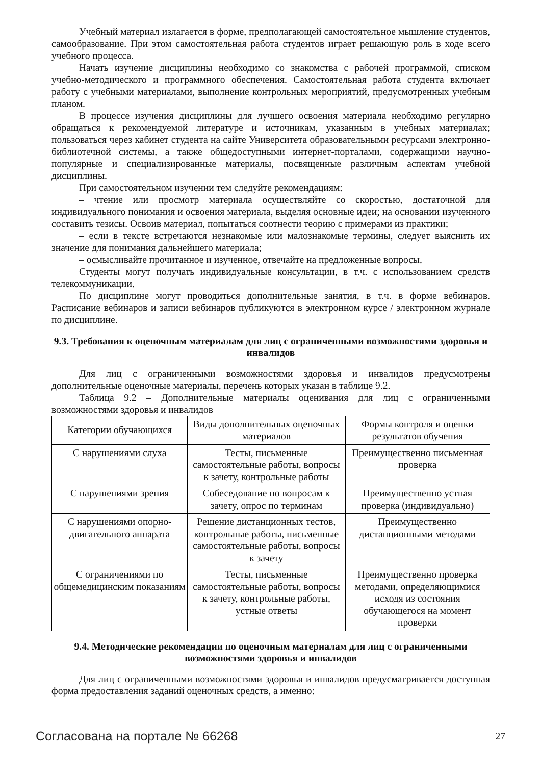Учебный материал излагается в форме, предполагающей самостоятельное мышление студентов, самообразование. При этом самостоятельная работа студентов играет решающую роль в ходе всего учебного процесса.
Начать изучение дисциплины необходимо со знакомства с рабочей программой, списком учебно-методического и программного обеспечения. Самостоятельная работа студента включает работу с учебными материалами, выполнение контрольных мероприятий, предусмотренных учебным планом.
В процессе изучения дисциплины для лучшего освоения материала необходимо регулярно обращаться к рекомендуемой литературе и источникам, указанным в учебных материалах; пользоваться через кабинет студента на сайте Университета образовательными ресурсами электронно-библиотечной системы, а также общедоступными интернет-порталами, содержащими научно-популярные и специализированные материалы, посвященные различным аспектам учебной дисциплины.
При самостоятельном изучении тем следуйте рекомендациям:
– чтение или просмотр материала осуществляйте со скоростью, достаточной для индивидуального понимания и освоения материала, выделяя основные идеи; на основании изученного составить тезисы. Освоив материал, попытаться соотнести теорию с примерами из практики;
– если в тексте встречаются незнакомые или малознакомые термины, следует выяснить их значение для понимания дальнейшего материала;
– осмысливайте прочитанное и изученное, отвечайте на предложенные вопросы.
Студенты могут получать индивидуальные консультации, в т.ч. с использованием средств телекоммуникации.
По дисциплине могут проводиться дополнительные занятия, в т.ч. в форме вебинаров. Расписание вебинаров и записи вебинаров публикуются в электронном курсе / электронном журнале по дисциплине.
9.3. Требования к оценочным материалам для лиц с ограниченными возможностями здоровья и инвалидов
Для лиц с ограниченными возможностями здоровья и инвалидов предусмотрены дополнительные оценочные материалы, перечень которых указан в таблице 9.2.
Таблица 9.2 – Дополнительные материалы оценивания для лиц с ограниченными возможностями здоровья и инвалидов
| Категории обучающихся | Виды дополнительных оценочных материалов | Формы контроля и оценки результатов обучения |
| --- | --- | --- |
| С нарушениями слуха | Тесты, письменные самостоятельные работы, вопросы к зачету, контрольные работы | Преимущественно письменная проверка |
| С нарушениями зрения | Собеседование по вопросам к зачету, опрос по терминам | Преимущественно устная проверка (индивидуально) |
| С нарушениями опорно-двигательного аппарата | Решение дистанционных тестов, контрольные работы, письменные самостоятельные работы, вопросы к зачету | Преимущественно дистанционными методами |
| С ограничениями по общемедицинским показаниям | Тесты, письменные самостоятельные работы, вопросы к зачету, контрольные работы, устные ответы | Преимущественно проверка методами, определяющимися исходя из состояния обучающегося на момент проверки |
9.4. Методические рекомендации по оценочным материалам для лиц с ограниченными возможностями здоровья и инвалидов
Для лиц с ограниченными возможностями здоровья и инвалидов предусматривается доступная форма предоставления заданий оценочных средств, а именно:
Согласована на портале № 66268 27